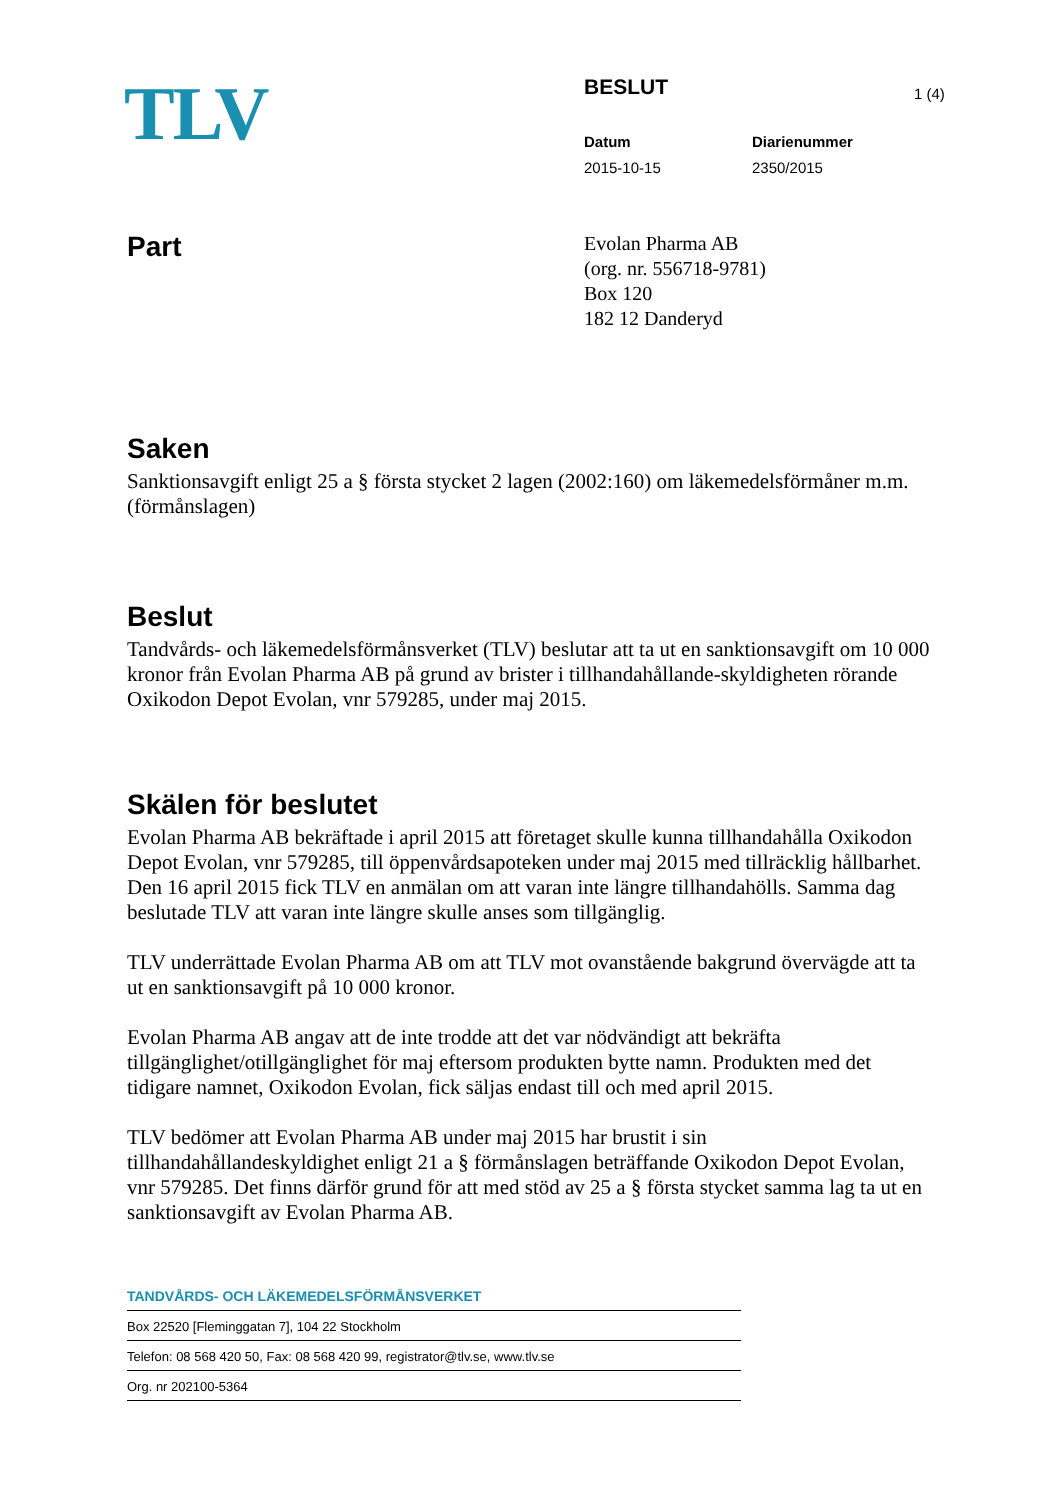TLV
BESLUT
Datum
2015-10-15
Diarienummer
2350/2015
1 (4)
Part
Evolan Pharma AB
(org. nr. 556718-9781)
Box 120
182 12 Danderyd
Saken
Sanktionsavgift enligt 25 a § första stycket 2 lagen (2002:160) om läkemedelsförmåner m.m. (förmånslagen)
Beslut
Tandvårds- och läkemedelsförmånsverket (TLV) beslutar att ta ut en sanktionsavgift om 10 000 kronor från Evolan Pharma AB på grund av brister i tillhandahållande-skyldigheten rörande Oxikodon Depot Evolan, vnr 579285, under maj 2015.
Skälen för beslutet
Evolan Pharma AB bekräftade i april 2015 att företaget skulle kunna tillhandahålla Oxikodon Depot Evolan, vnr 579285, till öppenvårdsapoteken under maj 2015 med tillräcklig hållbarhet. Den 16 april 2015 fick TLV en anmälan om att varan inte längre tillhandahölls. Samma dag beslutade TLV att varan inte längre skulle anses som tillgänglig.
TLV underrättade Evolan Pharma AB om att TLV mot ovanstående bakgrund övervägde att ta ut en sanktionsavgift på 10 000 kronor.
Evolan Pharma AB angav att de inte trodde att det var nödvändigt att bekräfta tillgänglighet/otillgänglighet för maj eftersom produkten bytte namn. Produkten med det tidigare namnet, Oxikodon Evolan, fick säljas endast till och med april 2015.
TLV bedömer att Evolan Pharma AB under maj 2015 har brustit i sin tillhandahållandeskyldighet enligt 21 a § förmånslagen beträffande Oxikodon Depot Evolan, vnr 579285. Det finns därför grund för att med stöd av 25 a § första stycket samma lag ta ut en sanktionsavgift av Evolan Pharma AB.
TANDVÅRDS- OCH LÄKEMEDELSFÖRMÅNSVERKET
Box 22520 [Fleminggatan 7], 104 22 Stockholm
Telefon: 08 568 420 50, Fax: 08 568 420 99, registrator@tlv.se, www.tlv.se
Org. nr 202100-5364